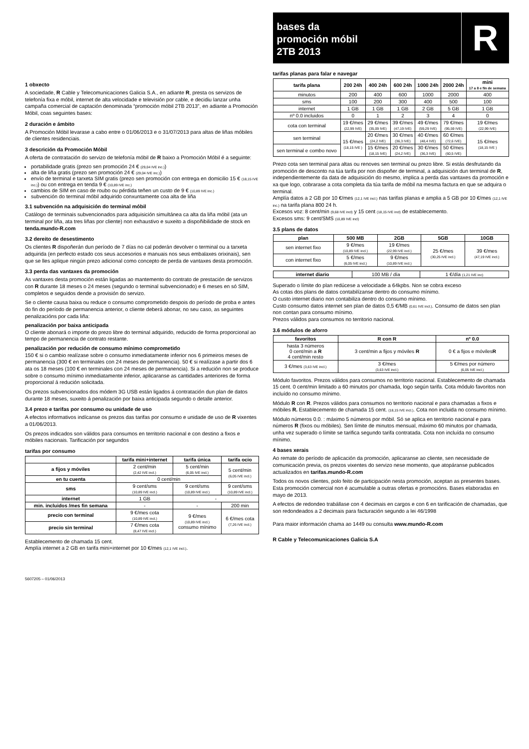1 obxecto
A sociedade, R Cable y Telecomunicaciones Galicia S.A., en adiante R, presta os servizos de telefonía fixa e móbil, internet de alta velocidade e televisión por cable, e decidiu lanzar unha campaña comercial de captación denominada “promoción móbil 2TB 2013”, en adiante a Promoción Móbil, coas seguintes bases:
2 duración e ámbito
A Promoción Móbil levarase a cabo entre o 01/06/2013 e o 31/07/2013 para altas de liñas móbiles de clientes residenciais.
3 descrición da Promoción Móbil
A oferta de contratación do servizo de telefonía móbil de R baixo a Promoción Móbil é a seguinte:
portabilidade gratis (prezo sen promoción 24 € (29,04 IVE inc.))
alta de liña gratis (prezo sen promoción 24 € (29,04 IVE inc.))
envío de terminal e tarxeta SIM gratis (prezo sen promoción con entrega en domicilio 15 € (18,15 IVE inc.)) ou con entrega en tenda 9 € (10,89 IVE inc.)
cambios de SIM en caso de roubo ou pérdida teñen un custo de 9 € (10,89 IVE inc.)
subvención do terminal móbil adquirido conxuntamente coa alta de liña
3.1 subvención na adquisición do terminal móbil
Catálogo de terminais subvencionados para adquisición simultánea ca alta da liña móbil (ata un terminal por liña, ata tres liñas por cliente) non exhaustivo e suxeito a dispoñibilidade de stock en tenda.mundo-R.com
3.2 dereito de desestimento
Os clientes R dispoñerán dun período de 7 días no cal poderán devolver o terminal ou a tarxeta adquirida (en perfecto estado cos seus accesorios e manuais nos seus embalaxes orixinais), sen que se lles aplique ningún prezo adicional como concepto de perda de vantaxes desta promoción.
3.3 perda das vantaxes da promoción
As vantaxes desta promoción están ligadas ao mantemento do contrato de prestación de servizos con R durante 18 meses o 24 meses (segundo o terminal subvencionado) e 6 meses en só SIM, completos e seguidos dende a provisión do servizo.
Se o cliente causa baixa ou reduce o consumo comprometido despois do período de proba e antes do fin do período de permanencia anterior, o cliente deberá abonar, no seu caso, as seguintes penalizacións por cada liña:
penalización por baixa anticipada
O cliente abonará o importe do prezo libre do terminal adquirido, reducido de forma proporcional ao tempo de permanencia de contrato restante.
penalización por redución de consumo mínimo comprometido
150 € si o cambio realízase sobre o consumo inmediatamente inferior nos 6 primeiros meses de permanencia (300 € en terminales con 24 meses de permanencia). 50 € si realízase a partir dos 6 ata os 18 meses (100 € en terminales con 24 meses de permanencia). Si a redución non se produce sobre o consumo mínimo inmediatamente inferior, aplicaranse as cantidades anteriores de forma proporcional á redución solicitada.
Os prezos subvencionados dos módem 3G USB están ligados á contratación dun plan de datos durante 18 meses, suxeito á penalización por baixa anticipada segundo o detalle anterior.
3.4 prezo e tarifas por consumo ou unidade de uso
A efectos informativos indícanse os prezos das tarifas por consumo e unidade de uso de R vixentes a 01/06/2013.
Os prezos indicados son válidos para consumos en territorio nacional e con destino a fixos e móbiles nacionais. Tarificación por segundos
tarifas por consumo
| | tarifa mini+internet | tarifa única | tarifa ocio |
| --- | --- | --- | --- |
| a fijos y móviles | 2 cent/min (2,42 IVE incl.) | 5 cent/min (6,05 IVE incl.) | 5 cent/min (6,05 IVE incl.) |
| en tu cuenta | 0 cent/min | | |
| sms | 9 cent/sms (10,89 IVE incl.) | 9 cent/sms (10,89 IVE incl.) | 9 cent/sms (10,89 IVE incl.) |
| internet | 1 GB | - | |
| min. incluidos /mes fin semana | - | - | 200 min |
| precio con terminal | 9 €/mes cota (10,89 IVE incl.) | 9 €/mes (10,89 IVE incl.) consumo mínimo | 6 €/mes cota (7,26 IVE incl.) |
| precio sin terminal | 7 €/mes cota (8,47 IVE incl.) | | |
Establecemento de chamada 15 cent.
Amplía internet a 2 GB en tarifa mini+internet por 10 €/mes (12,1 IVE incl.).
5607205 – 01/06/2013
bases da
promoción móbil
2TB 2013
R
tarifas planas para falar e navegar
| tarifa plana | 200 24h | 400 24h | 600 24h | 1000 24h | 2000 24h | mini 17 a 8 e fin de semana |
| --- | --- | --- | --- | --- | --- | --- |
| minutos | 200 | 400 | 600 | 1000 | 2000 | 400 |
| sms | 100 | 200 | 300 | 400 | 500 | 100 |
| internet | 1 GB | 1 GB | 1 GB | 2 GB | 5 GB | 1 GB |
| nº 0.0 incluidos | 0 | 1 | 2 | 3 | 4 | 0 |
| cota con terminal | 19 €/mes (22,99 IVE) | 29 €/mes (35,09 IVE) | 39 €/mes (47,19 IVE) | 49 €/mes (59,29 IVE) | 79 €/mes (95,59 IVE) | 19 €/mes (22,99 IVE) |
| sen terminal | 15 €/mes (18,15 IVE ) | 20 €/mes (24,2 IVE) | 30 €/mes (36,3 IVE) | 40 €/mes (48,4 IVE) | 60 €/mes (72,6 IVE) | 15 €/mes (18,15 IVE ) |
| sen terminal e combo novo | | 15 €/mes (18,15 IVE) | 20 €/mes (24,2 IVE) | 30 €/mes (36,3 IVE) | 50 €/mes (60,5 IVE) | |
Prezo cota sen terminal para altas ou renoves sen terminal ou prezo libre. Si estás desfrutando da promoción de desconto na túa tarifa por non dispoñer de terminal, a adquisición dun terminal de R, independientemente da data de adquisición do mesmo, implica a perda das vantaxes da promoción e xa que logo, cobrarase a cota completa da túa tarifa de móbil na mesma factura en que se adquira o terminal.
Amplía datos a 2 GB por 10 €/mes (12,1 IVE incl.) nas tarifas planas e amplia a 5 GB por 10 €/mes (12,1 IVE inc.) na tarifa plana 800 24 h.
Excesos voz: 8 cent/min (9,68 IVE incl) y 15 cent (18,15 IVE incl) de establecemento.
Excesos sms: 9 cent/SMS (10,89 IVE incl)
3.5 plans de datos
| plan | 500 MB | 2GB | 5GB | 10GB |
| --- | --- | --- | --- | --- |
| sen internet fixo | 9 €/mes (10,89 IVE incl.) | 19 €/mes (22,99 IVE incl.) | 25 €/mes (30,25 IVE incl.) | 39 €/mes (47,19 IVE incl.) |
| con internet fixo | 5 €/mes (6,05 IVE incl.) | 9 €/mes (10,89 IVE incl.) | | |
| internet diario | 100 MB / día | 1 €/día (1,21 IVE inc) |
Superado o límite do plan redúcese a velocidade a 64kpbs. Non se cobra exceso
As cotas dos plans de datos contabilízanse dentro do consumo mínimo.
O custo internet diario non contabiliza dentro do consumo mínimo.
Custo consumo datos internet sen plan de datos 0,5 €/MB (0,61 IVE incl.). Consumo de datos sen plan non contan para consumo mínimo.
Prezos válidos para consumos no territorio nacional.
3.6 módulos de aforro
| favoritos | R con R | nº 0.0 |
| --- | --- | --- |
| hasta 3 números 0 cent/min a R 4 cent/min resto | 3 cent/min a fijos y móviles R | 0 € a fijos e móviles R |
| 3 €/mes (3,63 IVE incl.) | 3 €/mes (3,63 IVE incl.) | 5 €/mes por número (6,05 IVE incl.) |
Módulo favoritos. Prezos válidos para consumos no territorio nacional. Establecemento de chamada 15 cent. 0 cent/min limitado a 60 minutos por chamada, logo según tarifa. Cota módulo favoritos non incluído no consumo mínimo.
Módulo R con R. Prezos válidos para consumos no territorio nacional e para chamadas a fixos e móbiles R. Establecemento de chamada 15 cent. (18,15 IVE incl.). Cota non incluida no consumo mínimo.
Módulo números 0.0. : máximo 5 números por móbil. Só se aplica en territorio nacional e para números R (fixos ou móbiles). Sen límite de minutos mensual, máximo 60 minutos por chamada, unha vez superado o límite se tarifica segundo tarifa contratada. Cota non incluída no consumo mínimo.
4 bases xerais
Ao remate do período de aplicación da promoción, aplicaranse ao cliente, sen necesidade de comunicación previa, os prezos vixentes do servizo nese momento, que atopáranse publicados actualizados en tarifas.mundo-R.com
Todos os novos clientes, polo feito de participación nesta promoción, aceptan as presentes bases. Esta promoción comercial non é acumulable a outras ofertas e promocións. Bases elaboradas en mayo de 2013.
A efectos de redondeo trabállase con 4 decimais en cargos e con 6 en tarificación de chamadas, que son redondeados a 2 decimais para facturación segundo a lei 46/1998
Para maior información chama ao 1449 ou consulta www.mundo-R.com
R Cable y Telecomunicaciones Galicia S.A